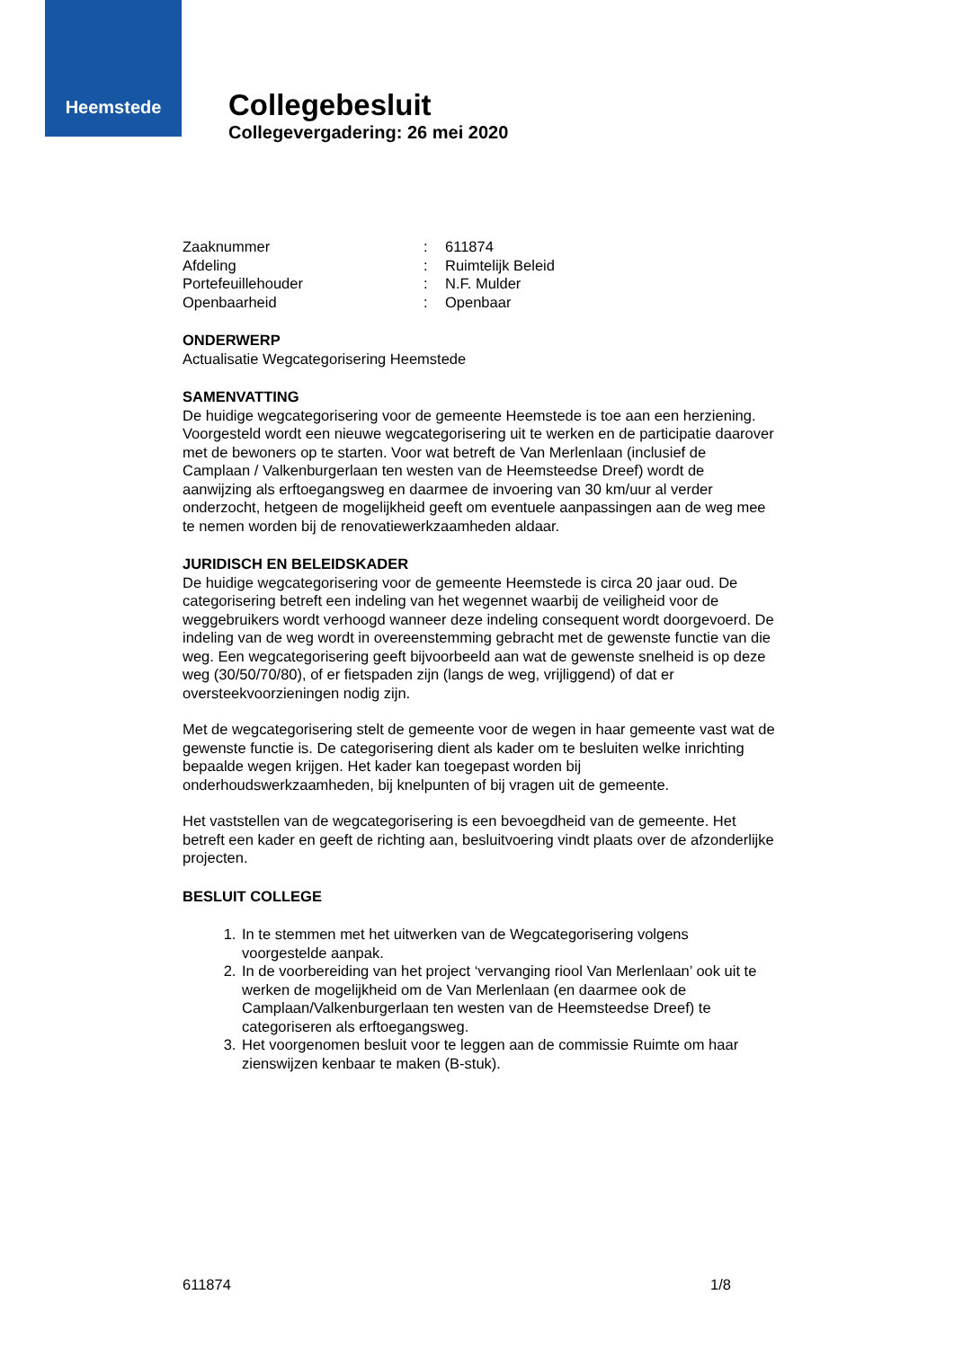Heemstede
Collegebesluit
Collegevergadering: 26 mei 2020
| Zaaknummer | : | 611874 |
| Afdeling | : | Ruimtelijk Beleid |
| Portefeuillehouder | : | N.F. Mulder |
| Openbaarheid | : | Openbaar |
ONDERWERP
Actualisatie Wegcategorisering Heemstede
SAMENVATTING
De huidige wegcategorisering voor de gemeente Heemstede is toe aan een herziening. Voorgesteld wordt een nieuwe wegcategorisering uit te werken en de participatie daarover met de bewoners op te starten. Voor wat betreft de Van Merlenlaan (inclusief de Camplaan / Valkenburgerlaan ten westen van de Heemsteedse Dreef) wordt de aanwijzing als erftoegangsweg en daarmee de invoering van 30 km/uur al verder onderzocht, hetgeen de mogelijkheid geeft om eventuele aanpassingen aan de weg mee te nemen worden bij de renovatiewerkzaamheden aldaar.
JURIDISCH EN BELEIDSKADER
De huidige wegcategorisering voor de gemeente Heemstede is circa 20 jaar oud. De categorisering betreft een indeling van het wegennet waarbij de veiligheid voor de weggebruikers wordt verhoogd wanneer deze indeling consequent wordt doorgevoerd. De indeling van de weg wordt in overeenstemming gebracht met de gewenste functie van die weg. Een wegcategorisering geeft bijvoorbeeld aan wat de gewenste snelheid is op deze weg (30/50/70/80), of er fietspaden zijn (langs de weg, vrijliggend) of dat er oversteekvoorzieningen nodig zijn.
Met de wegcategorisering stelt de gemeente voor de wegen in haar gemeente vast wat de gewenste functie is. De categorisering dient als kader om te besluiten welke inrichting bepaalde wegen krijgen. Het kader kan toegepast worden bij onderhoudswerkzaamheden, bij knelpunten of bij vragen uit de gemeente.
Het vaststellen van de wegcategorisering is een bevoegdheid van de gemeente. Het betreft een kader en geeft de richting aan, besluitvoering vindt plaats over de afzonderlijke projecten.
BESLUIT COLLEGE
1. In te stemmen met het uitwerken van de Wegcategorisering volgens voorgestelde aanpak.
2. In de voorbereiding van het project ‘vervanging riool Van Merlenlaan’ ook uit te werken de mogelijkheid om de Van Merlenlaan (en daarmee ook de Camplaan/Valkenburgerlaan ten westen van de Heemsteedse Dreef) te categoriseren als erftoegangsweg.
3. Het voorgenomen besluit voor te leggen aan de commissie Ruimte om haar zienswijzen kenbaar te maken (B-stuk).
611874 1/8